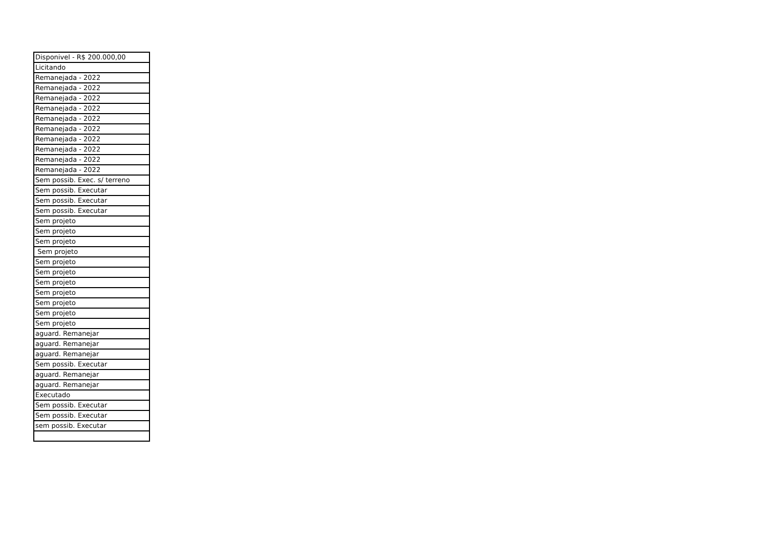| Disponivel - R$ 200.000,00 |
| Licitando |
| Remanejada - 2022 |
| Remanejada - 2022 |
| Remanejada - 2022 |
| Remanejada - 2022 |
| Remanejada - 2022 |
| Remanejada - 2022 |
| Remanejada - 2022 |
| Remanejada - 2022 |
| Remanejada - 2022 |
| Remanejada - 2022 |
| Sem possib. Exec. s/ terreno |
| Sem possib. Executar |
| Sem possib. Executar |
| Sem possib. Executar |
| Sem projeto |
| Sem projeto |
| Sem projeto |
| Sem projeto |
| Sem projeto |
| Sem projeto |
| Sem projeto |
| Sem projeto |
| Sem projeto |
| Sem projeto |
| Sem projeto |
| aguard. Remanejar |
| aguard. Remanejar |
| aguard. Remanejar |
| Sem possib. Executar |
| aguard. Remanejar |
| aguard. Remanejar |
| Executado |
| Sem possib. Executar |
| Sem possib. Executar |
| sem possib. Executar |